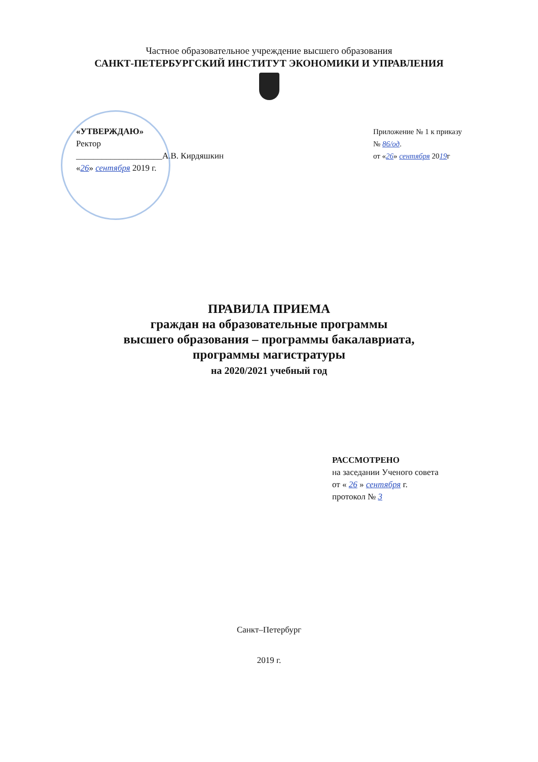Частное образовательное учреждение высшего образования
САНКТ-ПЕТЕРБУРГСКИЙ ИНСТИТУТ ЭКОНОМИКИ И УПРАВЛЕНИЯ
«УТВЕРЖДАЮ»
Ректор
____________________А.В. Кирдяшкин
«26» сентября 2019 г.
Приложение № 1 к приказу
№ 86/од.
от «26» сентября 2019г
ПРАВИЛА ПРИЕМА
граждан на образовательные программы
высшего образования – программы бакалавриата,
программы магистратуры
на 2020/2021 учебный год
РАССМОТРЕНО
на заседании Ученого совета
от « 26 » сентября г.
протокол № 3
Санкт–Петербург
2019 г.